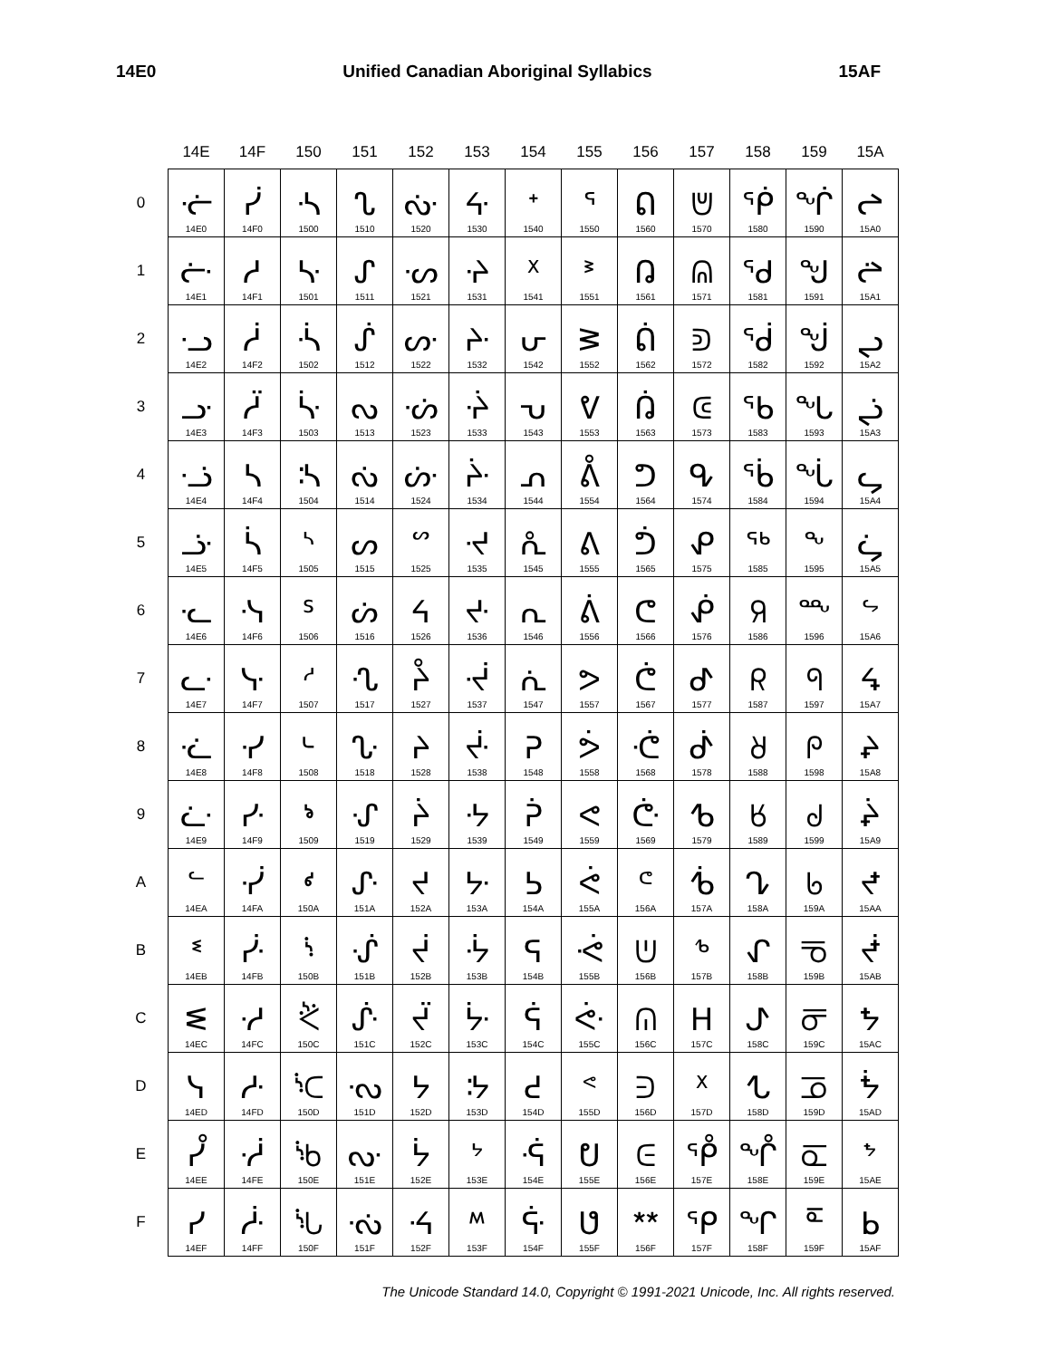14E0 Unified Canadian Aboriginal Syllabics 15AF
| | 14E | 14F | 150 | 151 | 152 | 153 | 154 | 155 | 156 | 157 | 158 | 159 | 15A |
| --- | --- | --- | --- | --- | --- | --- | --- | --- | --- | --- | --- | --- | --- |
| 0 | ᓠ 14E0 | ᓰ 14F0 | ᔀ 1500 | ᔐ 1510 | ᔠ 1520 | ᔰ 1530 | ᕀ 1540 | ᕐ 1550 | ᕠ 1560 | ᕰ 1570 | ᖀ 1580 | ᖐ 1590 | ᖠ 15A0 |
| 1 | ᓡ 14E1 | ᓱ 14F1 | ᔁ 1501 | ᔑ 1511 | ᔡ 1521 | ᔱ 1531 | ᕁ 1541 | ᕑ 1551 | ᕡ 1561 | ᕱ 1571 | ᖁ 1581 | ᖑ 1591 | ᖡ 15A1 |
| 2 | ᓢ 14E2 | ᓲ 14F2 | ᔂ 1502 | ᔒ 1512 | ᔢ 1522 | ᔲ 1532 | ᕂ 1542 | ᕒ 1552 | ᕢ 1562 | ᕲ 1572 | ᖂ 1582 | ᖒ 1592 | ᖢ 15A2 |
| 3 | ᓣ 14E3 | ᓳ 14F3 | ᔃ 1503 | ᔓ 1513 | ᔣ 1523 | ᔳ 1533 | ᕃ 1543 | ᕓ 1553 | ᕣ 1563 | ᕳ 1573 | ᖃ 1583 | ᖓ 1593 | ᖣ 15A3 |
| 4 | ᓤ 14E4 | ᓴ 14F4 | ᔄ 1504 | ᔔ 1514 | ᔤ 1524 | ᔴ 1534 | ᕄ 1544 | ᕔ 1554 | ᕤ 1564 | ᕴ 1574 | ᖄ 1584 | ᖔ 1594 | ᖤ 15A4 |
| 5 | ᓥ 14E5 | ᓵ 14F5 | ᔅ 1505 | ᔕ 1515 | ᔥ 1525 | ᔵ 1535 | ᕅ 1545 | ᕕ 1555 | ᕥ 1565 | ᕵ 1575 | ᖅ 1585 | ᖕ 1595 | ᖥ 15A5 |
| 6 | ᓦ 14E6 | ᓶ 14F6 | ᔆ 1506 | ᔖ 1516 | ᔦ 1526 | ᔶ 1536 | ᕆ 1546 | ᕖ 1556 | ᕦ 1566 | ᕶ 1576 | ᖆ 1586 | ᖖ 1596 | ᖦ 15A6 |
| 7 | ᓧ 14E7 | ᓷ 14F7 | ᔇ 1507 | ᔗ 1517 | ᔧ 1527 | ᔷ 1537 | ᕇ 1547 | ᕗ 1557 | ᕧ 1567 | ᕷ 1577 | ᖇ 1587 | ᖗ 1597 | ᖧ 15A7 |
| 8 | ᓨ 14E8 | ᓸ 14F8 | ᔈ 1508 | ᔘ 1518 | ᔨ 1528 | ᔸ 1538 | ᕈ 1548 | ᕘ 1558 | ᕨ 1568 | ᕸ 1578 | ᖈ 1588 | ᖘ 1598 | ᖨ 15A8 |
| 9 | ᓩ 14E9 | ᓹ 14F9 | ᔉ 1509 | ᔙ 1519 | ᔩ 1529 | ᔹ 1539 | ᕉ 1549 | ᕙ 1559 | ᕩ 1569 | ᕹ 1579 | ᖉ 1589 | ᖙ 1599 | ᖩ 15A9 |
| A | ᓪ 14EA | ᓺ 14FA | ᔊ 150A | ᔚ 151A | ᔪ 152A | ᔺ 153A | ᕊ 154A | ᕚ 155A | ᕪ 156A | ᕺ 157A | ᖊ 158A | ᖚ 159A | ᖪ 15AA |
| B | ᓫ 14EB | ᓻ 14FB | ᔋ 150B | ᔛ 151B | ᔫ 152B | ᔻ 153B | ᕋ 154B | ᕛ 155B | ᕫ 156B | ᕻ 157B | ᖋ 158B | ᖛ 159B | ᖫ 15AB |
| C | ᓬ 14EC | ᓼ 14FC | ᔌ 150C | ᔜ 151C | ᔬ 152C | ᔼ 153C | ᕌ 154C | ᕜ 155C | ᕬ 156C | ᕼ 157C | ᖌ 158C | ᖜ 159C | ᖬ 15AC |
| D | ᓭ 14ED | ᓽ 14FD | ᔍ 150D | ᔝ 151D | ᔭ 152D | ᔽ 153D | ᕍ 154D | ᕝ 155D | ᕭ 156D | ᕽ 157D | ᖍ 158D | ᖝ 159D | ᖭ 15AD |
| E | ᓮ 14EE | ᓾ 14FE | ᔎ 150E | ᔞ 151E | ᔮ 152E | ᔾ 153E | ᕎ 154E | ᕞ 155E | ᕮ 156E | ᕾ 157E | ᖎ 158E | ᖞ 159E | ᖮ 15AE |
| F | ᓯ 14EF | ᓿ 14FF | ᔏ 150F | ᔟ 151F | ᔯ 152F | ᔿ 153F | ᕏ 154F | ᕟ 155F | ᕯ 156F | ᕿ 157F | ᖏ 158F | ᖟ 159F | ᖯ 15AF |
The Unicode Standard 14.0, Copyright © 1991-2021 Unicode, Inc. All rights reserved.